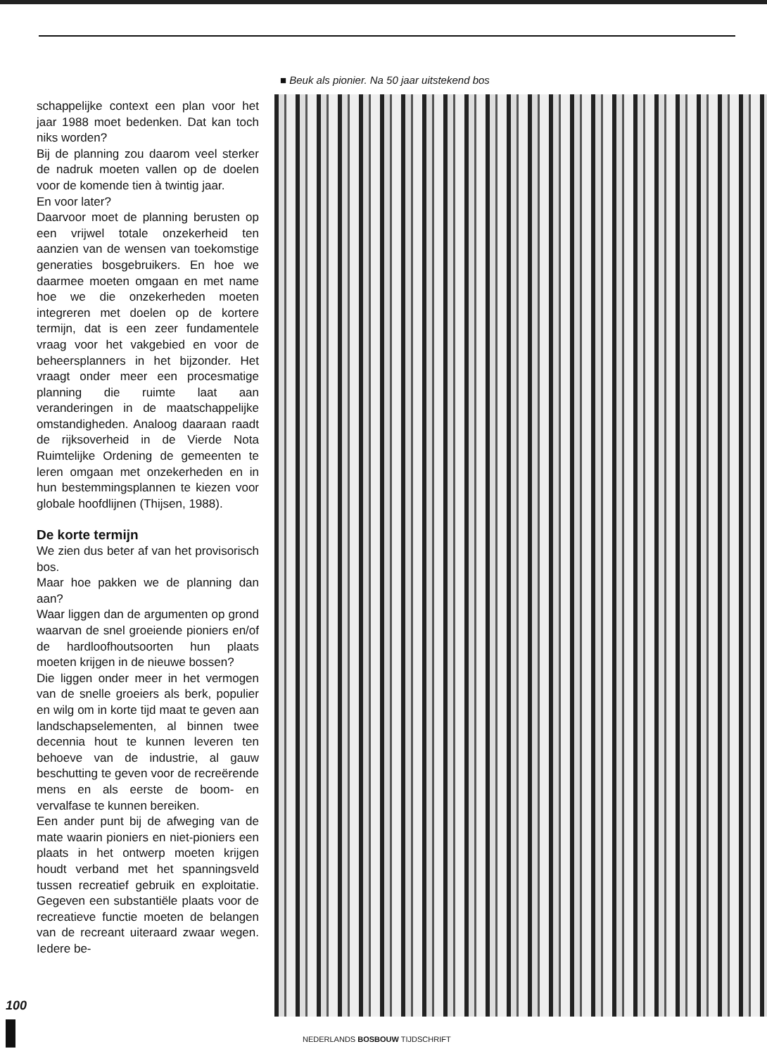schappelijke context een plan voor het jaar 1988 moet bedenken. Dat kan toch niks worden?
Bij de planning zou daarom veel sterker de nadruk moeten vallen op de doelen voor de komende tien à twintig jaar.
En voor later?
Daarvoor moet de planning berusten op een vrijwel totale onzekerheid ten aanzien van de wensen van toekomstige generaties bosgebruikers. En hoe we daarmee moeten omgaan en met name hoe we die onzekerheden moeten integreren met doelen op de kortere termijn, dat is een zeer fundamentele vraag voor het vakgebied en voor de beheersplanners in het bijzonder. Het vraagt onder meer een procesmatige planning die ruimte laat aan veranderingen in de maatschappelijke omstandigheden. Analoog daaraan raadt de rijksoverheid in de Vierde Nota Ruimtelijke Ordening de gemeenten te leren omgaan met onzekerheden en in hun bestemmingsplannen te kiezen voor globale hoofdlijnen (Thijsen, 1988).
De korte termijn
We zien dus beter af van het provisorisch bos.
Maar hoe pakken we de planning dan aan?
Waar liggen dan de argumenten op grond waarvan de snel groeiende pioniers en/of de hardloofhoutsoorten hun plaats moeten krijgen in de nieuwe bossen?
Die liggen onder meer in het vermogen van de snelle groeiers als berk, populier en wilg om in korte tijd maat te geven aan landschapselementen, al binnen twee decennia hout te kunnen leveren ten behoeve van de industrie, al gauw beschutting te geven voor de recreërende mens en als eerste de boom- en vervalfase te kunnen bereiken.
Een ander punt bij de afweging van de mate waarin pioniers en niet-pioniers een plaats in het ontwerp moeten krijgen houdt verband met het spanningsveld tussen recreatief gebruik en exploitatie. Gegeven een substantiële plaats voor de recreatieve functie moeten de belangen van de recreant uiteraard zwaar wegen. Iedere be-
■ Beuk als pionier. Na 50 jaar uitstekend bos
100
NEDERLANDS BOSBOUW TIJDSCHRIFT